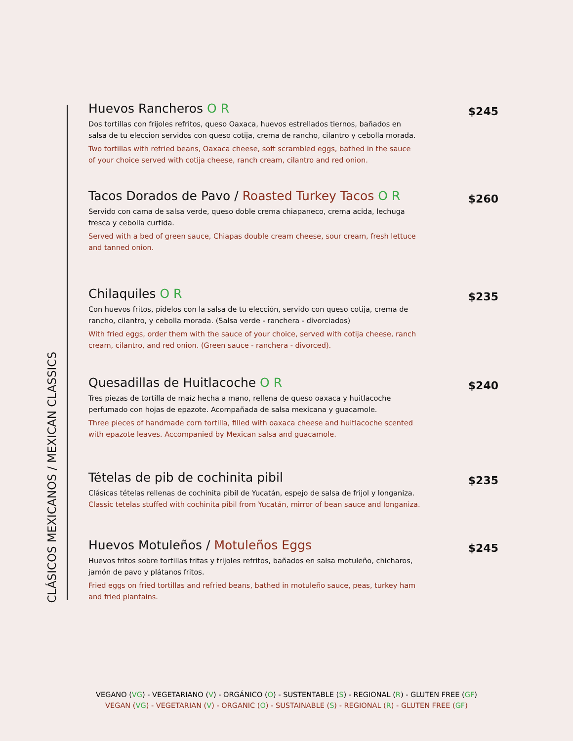CLÁSICOS MEXICANOS / MEXICAN CLASSICS
Huevos Rancheros O R
$245
Dos tortillas con frijoles refritos, queso Oaxaca, huevos estrellados tiernos, bañados en salsa de tu eleccion servidos con queso cotija, crema de rancho, cilantro y cebolla morada.
Two tortillas with refried beans, Oaxaca cheese, soft scrambled eggs, bathed in the sauce of your choice served with cotija cheese, ranch cream, cilantro and red onion.
Tacos Dorados de Pavo / Roasted Turkey Tacos O R
$260
Servido con cama de salsa verde, queso doble crema chiapaneco, crema acida, lechuga fresca y cebolla curtida.
Served with a bed of green sauce, Chiapas double cream cheese, sour cream, fresh lettuce and tanned onion.
Chilaquiles O R
$235
Con huevos fritos, pidelos con la salsa de tu elección, servido con queso cotija, crema de rancho, cilantro, y cebolla morada. (Salsa verde - ranchera - divorciados)
With fried eggs, order them with the sauce of your choice, served with cotija cheese, ranch cream, cilantro, and red onion. (Green sauce - ranchera - divorced).
Quesadillas de Huitlacoche O R
$240
Tres piezas de tortilla de maíz hecha a mano, rellena de queso oaxaca y huitlacoche perfumado con hojas de epazote. Acompañada de salsa mexicana y guacamole.
Three pieces of handmade corn tortilla, filled with oaxaca cheese and huitlacoche scented with epazote leaves. Accompanied by Mexican salsa and guacamole.
Tételas de pib de cochinita pibil
$235
Clásicas tételas rellenas de cochinita pibil de Yucatán, espejo de salsa de frijol y longaniza.
Classic tetelas stuffed with cochinita pibil from Yucatán, mirror of bean sauce and longaniza.
Huevos Motuleños / Motuleños Eggs
$245
Huevos fritos sobre tortillas fritas y frijoles refritos, bañados en salsa motuleño, chicharos, jamón de pavo y plátanos fritos.
Fried eggs on fried tortillas and refried beans, bathed in motuleño sauce, peas, turkey ham and fried plantains.
VEGANO (VG) - VEGETARIANO (V) - ORGÁNICO (O) - SUSTENTABLE (S) - REGIONAL (R) - GLUTEN FREE (GF)
VEGAN (VG) - VEGETARIAN (V) - ORGANIC (O) - SUSTAINABLE (S) - REGIONAL (R) - GLUTEN FREE (GF)